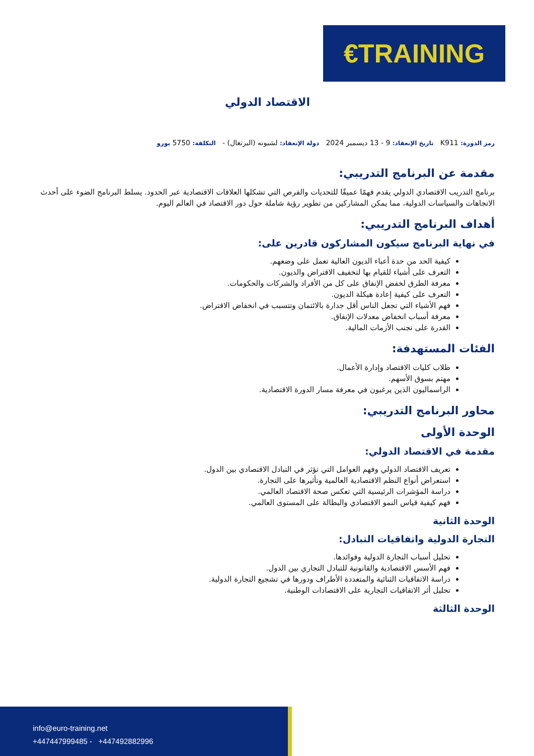€ TRAINING
الاقتصاد الدولي
رمز الدورة: K911 تاريخ الإنعقاد: 9 - 13 ديسمبر 2024 دولة الإنعقاد: لشبونه (البرتغال) - التكلفة: 5750 يورو
مقدمة عن البرنامج التدريبي:
برنامج التدريب الاقتصادي الدولي يقدم فهمًا عميقًا للتحديات والفرص التي تشكلها العلاقات الاقتصادية عبر الحدود. يسلط البرنامج الضوء على أحدث الاتجاهات والسياسات الدولية، مما يمكن المشاركين من تطوير رؤية شاملة حول دور الاقتصاد في العالم اليوم.
أهداف البرنامج التدريبي:
في نهاية البرنامج سيكون المشاركون قادرين على:
كيفية الحد من حدة أعباء الديون العالية تعمل على وضعهم.
التعرف على أشياء للقيام بها لتخفيف الاقتراض والديون.
معرفة الطرق لخفض الإنفاق على كل من الأفراد والشركات والحكومات.
التعرف على كيفية إعادة هيكلة الديون.
فهم الأشياء التي تجعل الناس أقل جدارة بالائتمان وتتسبب في انخفاض الاقتراض.
معرفة أسباب انخفاض معدلات الإنفاق.
القدرة على تجنب الأزمات المالية.
الفئات المستهدفة:
طلاب كليات الاقتصاد وإدارة الأعمال.
مهتم بسوق الأسهم.
الراسماليون الذين يرغبون في معرفة مسار الدورة الاقتصادية.
محاور البرنامج التدريبي:
الوحدة الأولى
مقدمة في الاقتصاد الدولي:
تعريف الاقتصاد الدولي وفهم العوامل التي تؤثر في التبادل الاقتصادي بين الدول.
استعراض أنواع النظم الاقتصادية العالمية وتأثيرها على التجارة.
دراسة المؤشرات الرئيسية التي تعكس صحة الاقتصاد العالمي.
فهم كيفية قياس النمو الاقتصادي والبطالة على المستوى العالمي.
الوحدة الثانية
التجارة الدولية واتفاقيات التبادل:
تحليل أسباب التجارة الدولية وفوائدها.
فهم الأسس الاقتصادية والقانونية للتبادل التجاري بين الدول.
دراسة الاتفاقيات الثنائية والمتعددة الأطراف ودورها في تشجيع التجارة الدولية.
تحليل أثر الاتفاقيات التجارية على الاقتصادات الوطنية.
الوحدة الثالثة
info@euro-training.net
+447447999485 - +447492882996